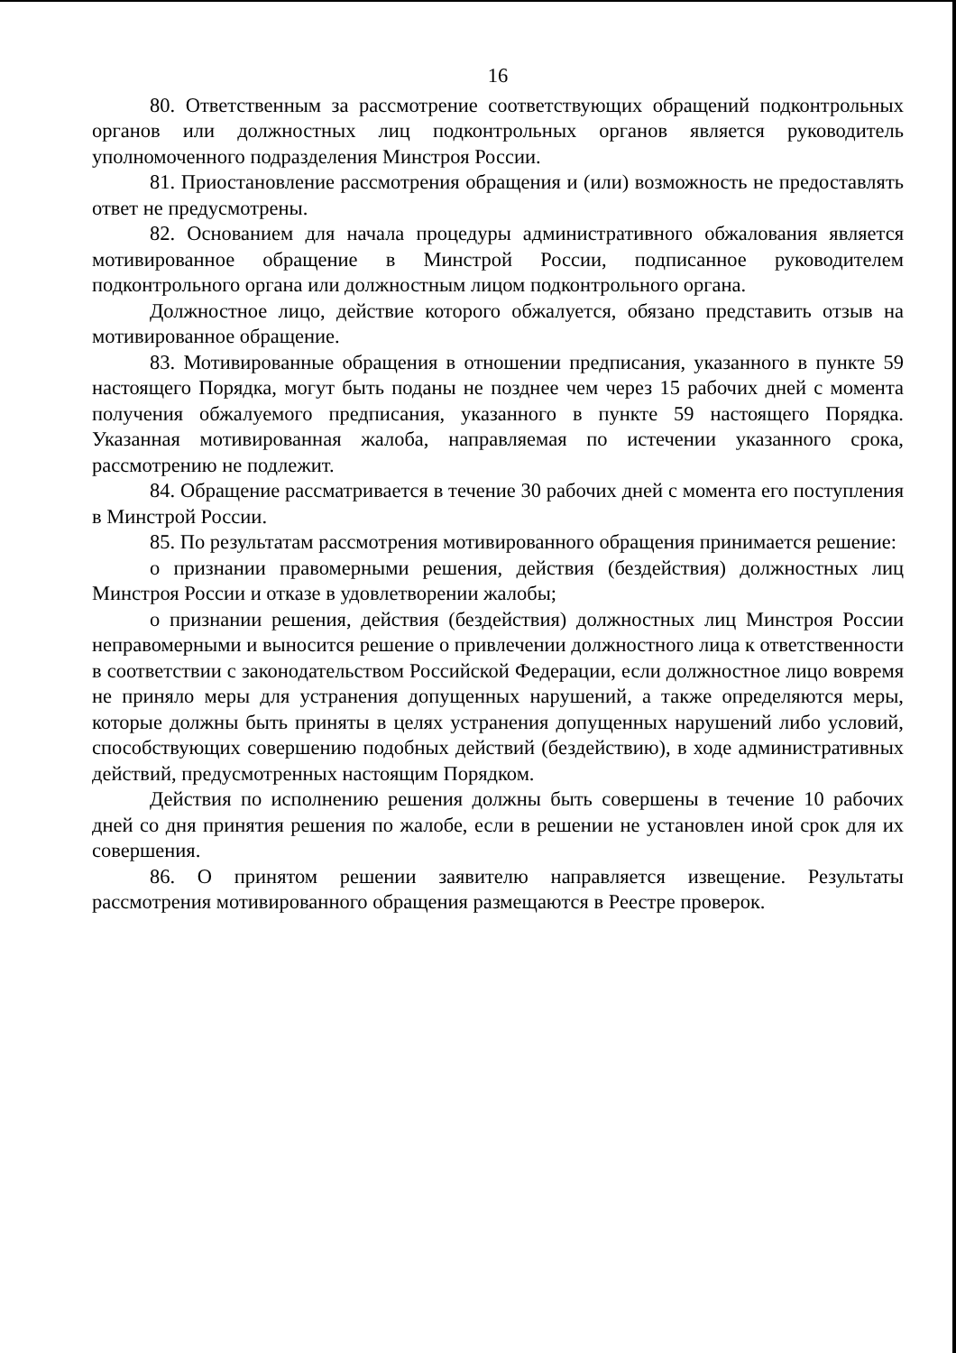16
80. Ответственным за рассмотрение соответствующих обращений подконтрольных органов или должностных лиц подконтрольных органов является руководитель уполномоченного подразделения Минстроя России.
81. Приостановление рассмотрения обращения и (или) возможность не предоставлять ответ не предусмотрены.
82. Основанием для начала процедуры административного обжалования является мотивированное обращение в Минстрой России, подписанное руководителем подконтрольного органа или должностным лицом подконтрольного органа.
Должностное лицо, действие которого обжалуется, обязано представить отзыв на мотивированное обращение.
83. Мотивированные обращения в отношении предписания, указанного в пункте 59 настоящего Порядка, могут быть поданы не позднее чем через 15 рабочих дней с момента получения обжалуемого предписания, указанного в пункте 59 настоящего Порядка. Указанная мотивированная жалоба, направляемая по истечении указанного срока, рассмотрению не подлежит.
84. Обращение рассматривается в течение 30 рабочих дней с момента его поступления в Минстрой России.
85. По результатам рассмотрения мотивированного обращения принимается решение:
о признании правомерными решения, действия (бездействия) должностных лиц Минстроя России и отказе в удовлетворении жалобы;
о признании решения, действия (бездействия) должностных лиц Минстроя России неправомерными и выносится решение о привлечении должностного лица к ответственности в соответствии с законодательством Российской Федерации, если должностное лицо вовремя не приняло меры для устранения допущенных нарушений, а также определяются меры, которые должны быть приняты в целях устранения допущенных нарушений либо условий, способствующих совершению подобных действий (бездействию), в ходе административных действий, предусмотренных настоящим Порядком.
Действия по исполнению решения должны быть совершены в течение 10 рабочих дней со дня принятия решения по жалобе, если в решении не установлен иной срок для их совершения.
86. О принятом решении заявителю направляется извещение. Результаты рассмотрения мотивированного обращения размещаются в Реестре проверок.